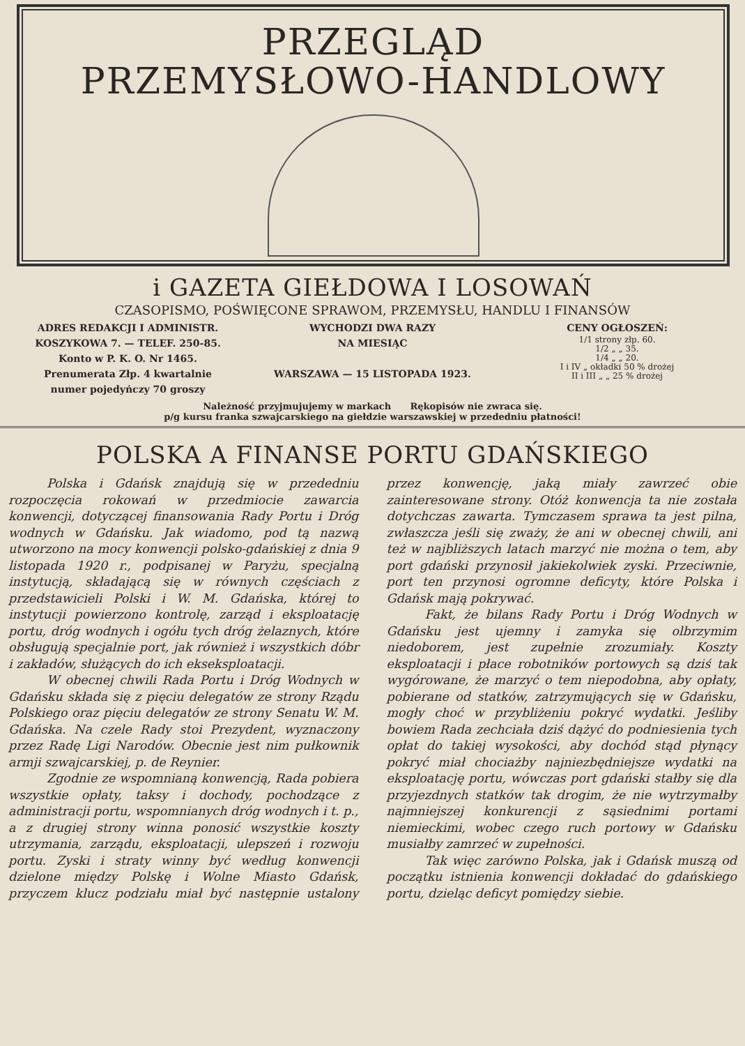PRZEGLĄD
PRZEMYSŁOWO-HANDLOWY
i GAZETA GIEŁDOWA I LOSOWAŃ
CZASOPISMO, POŚWIĘCONE SPRAWOM, PRZEMYSŁU, HANDLU I FINANSÓW
ADRES REDAKCJI I ADMINISTR.
KOSZYKOWA 7. — TELEF. 250-85.
Konto w P. K. O. Nr 1465.
Prenumerata Złp. 4 kwartalnie
numer pojedyńczy 70 groszy
WYCHODZI DWA RAZY
NA MIESIĄC
WARSZAWA — 15 LISTOPADA 1923.
CENY OGŁOSZEŃ:
1/1 strony złp. 60.
1/2 „ „ 35.
1/4 „ „ 20.
I i IV „ okładki 50 % drożej
II i III „ „ 25 % drożej
Należność przyjmujujemy w markach Rękopisów nie zwraca się.
p/g kursu franka szwajcarskiego na giełdzie warszawskiej w przededniu płatności!
POLSKA A FINANSE PORTU GDAŃSKIEGO
Polska i Gdańsk znajdują się w przededniu rozpoczęcia rokowań w przedmiocie zawarcia konwencji, dotyczącej finansowania Rady Portu i Dróg wodnych w Gdańsku. Jak wiadomo, pod tą nazwą utworzono na mocy konwencji polsko-gdańskiej z dnia 9 listopada 1920 r., podpisanej w Paryżu, specjalną instytucją, składającą się w równych częściach z przedstawicieli Polski i W. M. Gdańska, której to instytucji powierzono kontrolę, zarząd i eksploatację portu, dróg wodnych i ogółu tych dróg żelaznych, które obsługują specjalnie port, jak również i wszystkich dóbr i zakładów, służących do ich ekseksploatacji.
W obecnej chwili Rada Portu i Dróg Wodnych w Gdańsku składa się z pięciu delegatów ze strony Rządu Polskiego oraz pięciu delegatów ze strony Senatu W. M. Gdańska. Na czele Rady stoi Prezydent, wyznaczony przez Radę Ligi Narodów. Obecnie jest nim pułkownik armji szwajcarskiej, p. de Reynier.
Zgodnie ze wspomnianą konwencją, Rada pobiera wszystkie opłaty, taksy i dochody, pochodzące z administracji portu, wspomnianych dróg wodnych i t. p., a z drugiej strony winna ponosić wszystkie koszty utrzymania, zarządu, eksploatacji, ulepszeń i rozwoju portu. Zyski i straty winny być według konwencji dzielone między Polskę i Wolne Miasto Gdańsk, przyczem klucz podziału miał być następnie ustalony przez konwencję, jaką miały zawrzeć obie zainteresowane strony. Otóż konwencja ta nie została dotychczas zawarta. Tymczasem sprawa ta jest pilna, zwłaszcza jeśli się zważy, że ani w obecnej chwili, ani też w najbliższych latach marzyć nie można o tem, aby port gdański przynosił jakiekolwiek zyski. Przeciwnie, port ten przynosi ogromne deficyty, które Polska i Gdańsk mają pokrywać.
Fakt, że bilans Rady Portu i Dróg Wodnych w Gdańsku jest ujemny i zamyka się olbrzymim niedoborem, jest zupełnie zrozumiały. Koszty eksploatacji i płace robotników portowych są dziś tak wygórowane, że marzyć o tem niepodobna, aby opłaty, pobierane od statków, zatrzymujących się w Gdańsku, mogły choć w przybliżeniu pokryć wydatki. Jeśliby bowiem Rada zechciała dziś dążyć do podniesienia tych opłat do takiej wysokości, aby dochód stąd płynący pokryć miał chociażby najniezbędniejsze wydatki na eksploatację portu, wówczas port gdański stałby się dla przyjezdnych statków tak drogim, że nie wytrzymałby najmniejszej konkurencji z sąsiednimi portami niemieckimi, wobec czego ruch portowy w Gdańsku musiałby zamrzeć w zupełności.
Tak więc zarówno Polska, jak i Gdańsk muszą od początku istnienia konwencji dokładać do gdańskiego portu, dzieląc deficyt pomiędzy siebie.